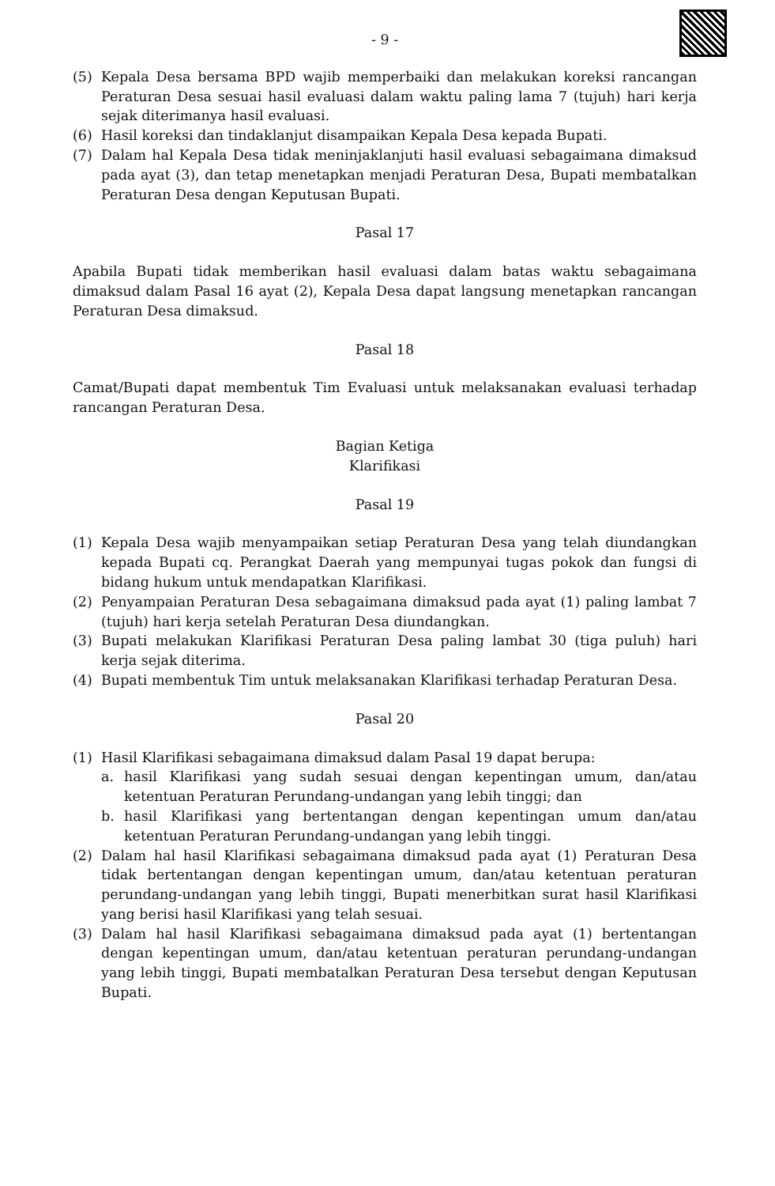- 9 -
(5) Kepala Desa bersama BPD wajib memperbaiki dan melakukan koreksi rancangan Peraturan Desa sesuai hasil evaluasi dalam waktu paling lama 7 (tujuh) hari kerja sejak diterimanya hasil evaluasi.
(6) Hasil koreksi dan tindaklanjut disampaikan Kepala Desa kepada Bupati.
(7) Dalam hal Kepala Desa tidak meninjaklanjuti hasil evaluasi sebagaimana dimaksud pada ayat (3), dan tetap menetapkan menjadi Peraturan Desa, Bupati membatalkan Peraturan Desa dengan Keputusan Bupati.
Pasal 17
Apabila Bupati tidak memberikan hasil evaluasi dalam batas waktu sebagaimana dimaksud dalam Pasal 16 ayat (2), Kepala Desa dapat langsung menetapkan rancangan Peraturan Desa dimaksud.
Pasal 18
Camat/Bupati dapat membentuk Tim Evaluasi untuk melaksanakan evaluasi terhadap rancangan Peraturan Desa.
Bagian Ketiga
Klarifikasi
Pasal 19
(1) Kepala Desa wajib menyampaikan setiap Peraturan Desa yang telah diundangkan kepada Bupati cq. Perangkat Daerah yang mempunyai tugas pokok dan fungsi di bidang hukum untuk mendapatkan Klarifikasi.
(2) Penyampaian Peraturan Desa sebagaimana dimaksud pada ayat (1) paling lambat 7 (tujuh) hari kerja setelah Peraturan Desa diundangkan.
(3) Bupati melakukan Klarifikasi Peraturan Desa paling lambat 30 (tiga puluh) hari kerja sejak diterima.
(4) Bupati membentuk Tim untuk melaksanakan Klarifikasi terhadap Peraturan Desa.
Pasal 20
(1) Hasil Klarifikasi sebagaimana dimaksud dalam Pasal 19 dapat berupa:
a. hasil Klarifikasi yang sudah sesuai dengan kepentingan umum, dan/atau ketentuan Peraturan Perundang-undangan yang lebih tinggi; dan
b. hasil Klarifikasi yang bertentangan dengan kepentingan umum dan/atau ketentuan Peraturan Perundang-undangan yang lebih tinggi.
(2) Dalam hal hasil Klarifikasi sebagaimana dimaksud pada ayat (1) Peraturan Desa tidak bertentangan dengan kepentingan umum, dan/atau ketentuan peraturan perundang-undangan yang lebih tinggi, Bupati menerbitkan surat hasil Klarifikasi yang berisi hasil Klarifikasi yang telah sesuai.
(3) Dalam hal hasil Klarifikasi sebagaimana dimaksud pada ayat (1) bertentangan dengan kepentingan umum, dan/atau ketentuan peraturan perundang-undangan yang lebih tinggi, Bupati membatalkan Peraturan Desa tersebut dengan Keputusan Bupati.